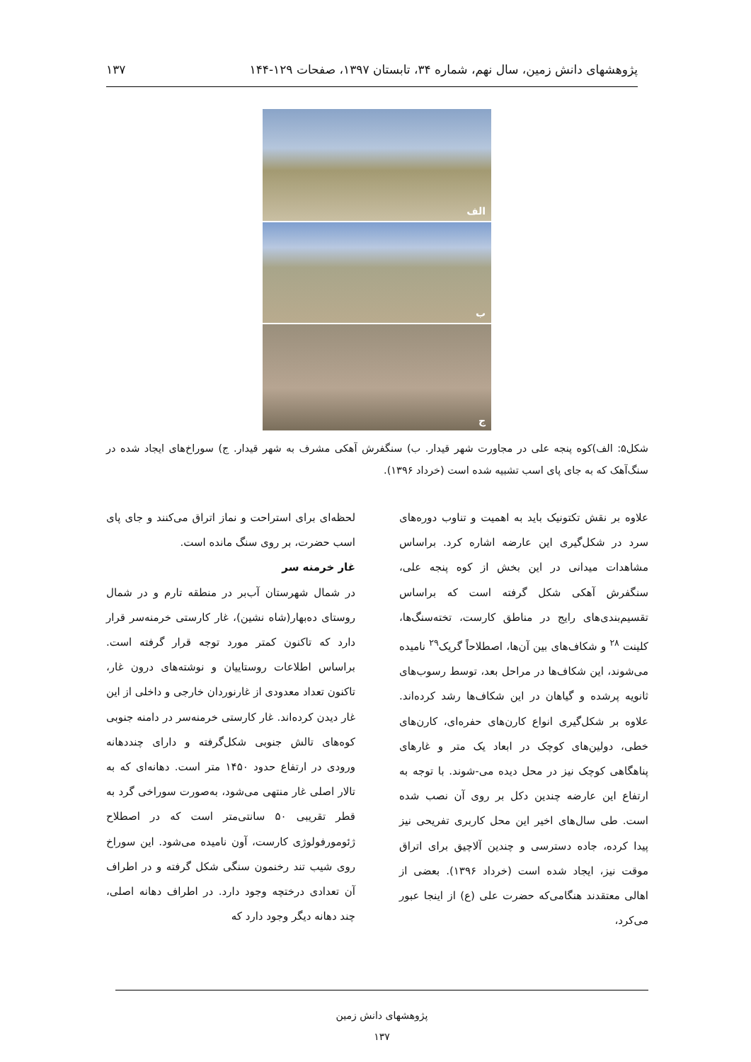پژوهشهای دانش زمین، سال نهم، شماره ۳۴، تابستان ۱۳۹۷، صفحات ۱۲۹-۱۴۴ ۱۳۷
الف
ب
ج
شکل۵: الف)کوه پنجه علی در مجاورت شهر قیدار. ب) سنگفرش آهکی مشرف به شهر قیدار. ج) سوراخ‌های ایجاد شده در سنگ‌آهک که به جای پای اسب تشبیه شده است (خرداد ۱۳۹۶).
علاوه بر نقش تکتونیک باید به اهمیت و تناوب دوره‌های سرد در شکل‌گیری این عارضه اشاره کرد. براساس مشاهدات میدانی در این بخش از کوه پنجه علی، سنگفرش آهکی شکل گرفته است که براساس تقسیم‌بندی‌های رایج در مناطق کارست، تخته‌سنگ‌ها، کلینت <sup>۲۸</sup> و شکاف‌های بین آن‌ها، اصطلاحاً گریک<sup>۲۹</sup> نامیده می‌شوند، این شکاف‌ها در مراحل بعد، توسط رسوب‌های ثانویه پرشده و گیاهان در این شکاف‌ها رشد کرده‌اند. علاوه بر شکل‌گیری انواع کارن‌های حفره‌ای، کارن‌های خطی، دولین‌های کوچک در ابعاد یک متر و غارهای پناهگاهی کوچک نیز در محل دیده می-شوند. با توجه به ارتفاع این عارضه چندین دکل بر روی آن نصب شده است. طی سال‌های اخیر این محل کاربری تفریحی نیز پیدا کرده، جاده دسترسی و چندین آلاچیق برای اتراق موقت نیز، ایجاد شده است (خرداد ۱۳۹۶). بعضی از اهالی معتقدند هنگامی‌که حضرت علی (ع) از اینجا عبور می‌کرد،
لحظه‌ای برای استراحت و نماز اتراق می‌کنند و جای پای اسب حضرت، بر روی سنگ مانده است.
غار خرمنه سر
در شمال شهرستان آب‌بر در منطقه تارم و در شمال روستای ده‌بهار(شاه نشین)، غار کارستی خرمنه‌سر قرار دارد که تاکنون کمتر مورد توجه قرار گرفته است. براساس اطلاعات روستاییان و نوشته‌های درون غار، تاکنون تعداد معدودی از غارنوردان خارجی و داخلی از این غار دیدن کرده‌اند. غار کارستی خرمنه‌سر در دامنه جنوبی کوه‌های تالش جنوبی شکل‌گرفته و دارای چنددهانه ورودی در ارتفاع حدود ۱۴۵۰ متر است. دهانه‌ای که به تالار اصلی غار منتهی می‌شود، به‌صورت سوراخی گرد به قطر تقریبی ۵۰ سانتی‌متر است که در اصطلاح ژئومورفولوژی کارست، آون نامیده می‌شود. این سوراخ روی شیب تند رخنمون سنگی شکل گرفته و در اطراف آن تعدادی درختچه وجود دارد. در اطراف دهانه اصلی، چند دهانه دیگر وجود دارد که
پژوهشهای دانش زمین
۱۳۷